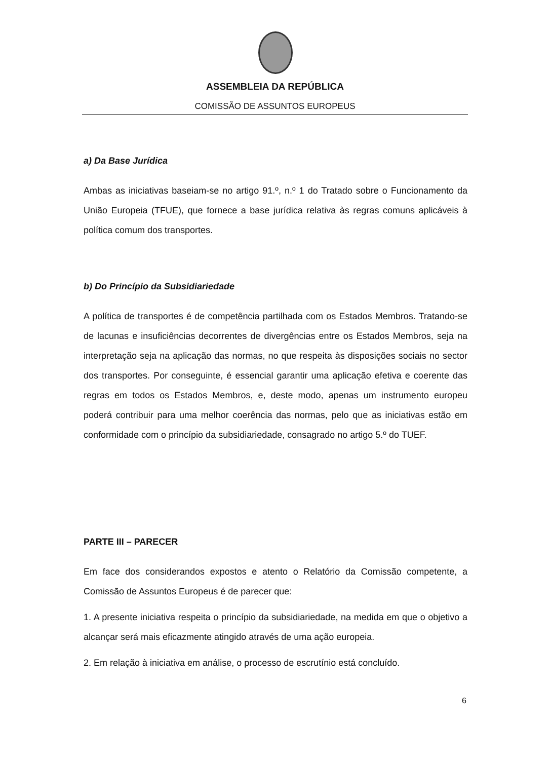ASSEMBLEIA DA REPÚBLICA
COMISSÃO DE ASSUNTOS EUROPEUS
a) Da Base Jurídica
Ambas as iniciativas baseiam-se no artigo 91.º, n.º 1 do Tratado sobre o Funcionamento da União Europeia (TFUE), que fornece a base jurídica relativa às regras comuns aplicáveis à política comum dos transportes.
b) Do Princípio da Subsidiariedade
A política de transportes é de competência partilhada com os Estados Membros. Tratando-se de lacunas e insuficiências decorrentes de divergências entre os Estados Membros, seja na interpretação seja na aplicação das normas, no que respeita às disposições sociais no sector dos transportes. Por conseguinte, é essencial garantir uma aplicação efetiva e coerente das regras em todos os Estados Membros, e, deste modo, apenas um instrumento europeu poderá contribuir para uma melhor coerência das normas, pelo que as iniciativas estão em conformidade com o princípio da subsidiariedade, consagrado no artigo 5.º do TUEF.
PARTE III – PARECER
Em face dos considerandos expostos e atento o Relatório da Comissão competente, a Comissão de Assuntos Europeus é de parecer que:
1. A presente iniciativa respeita o princípio da subsidiariedade, na medida em que o objetivo a alcançar será mais eficazmente atingido através de uma ação europeia.
2. Em relação à iniciativa em análise, o processo de escrutínio está concluído.
6